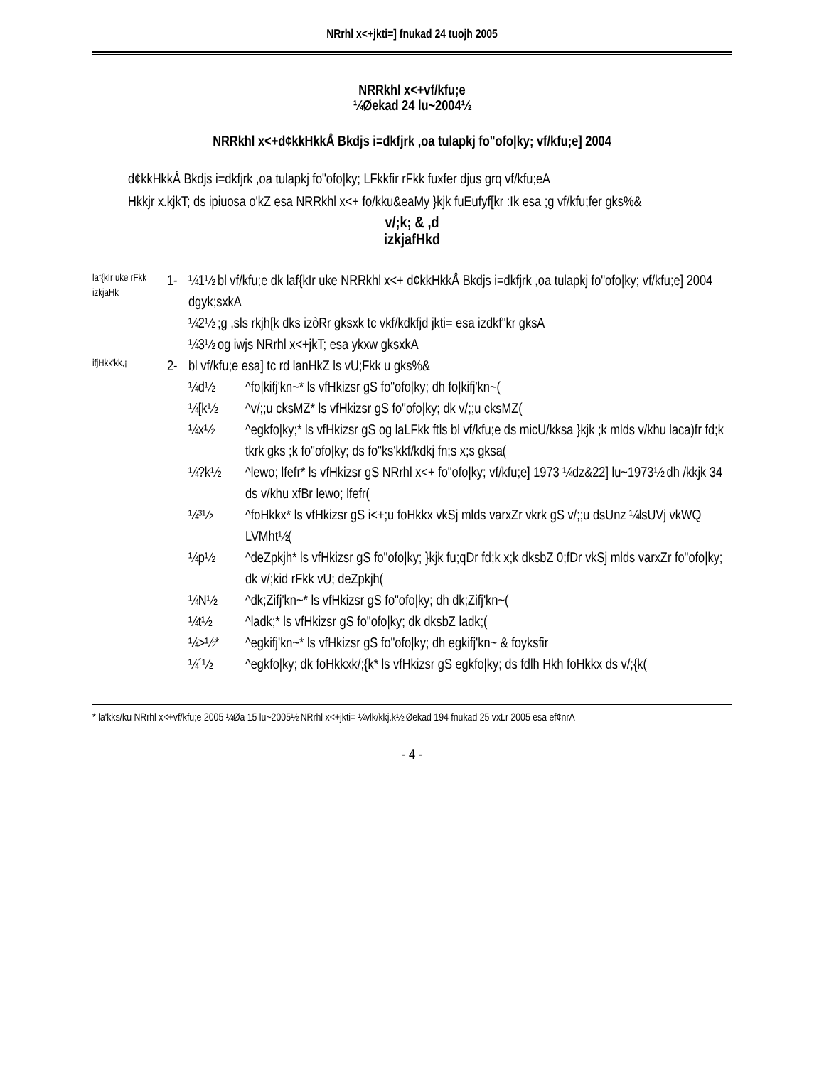NRrhl x<+jkti=] fnukad 24 tuojh 2005
NRRkhl x<+vf/kfu;e
¼Øekad 24 lu~2004½
NRRkhl x<+d¢kkHkkÅ Bkdjs i=dkfjrk ,oa tulapkj fo"ofo|ky; vf/kfu;e] 2004
d¢kkHkkÅ Bkdjs i=dkfjrk ,oa tulapkj fo"ofo|ky; LFkkfir rFkk fuxfer djus grq vf/kfu;eA
Hkkjr x.kjkT; ds ipiuosa o'kZ esa NRRkhl x<+ fo/kku&eaMy }kjk fuEufyf[kr :Ik esa ;g vf/kfu;fer gks%&
v/;k; & ,d
izkjafHkd
laf{kIr uke rFkk izkjaHk
1- ¼1½ bl vf/kfu;e dk laf{kIr uke NRRkhl x<+ d¢kkHkkÅ Bkdjs i=dkfjrk ,oa tulapkj fo"ofo|ky; vf/kfu;e] 2004 dgyk;sxkA
¼2½ ;g ,sls rkjh[k dks izòRr gksxk tc vkf/kdkfjd jkti= esa izdkf"kr gksA
¼3½ og iwjs NRrhl x<+jkT; esa ykxw gksxkA
ifjHkk'kk,¡
2- bl vf/kfu;e esa] tc rd lanHkZ ls vU;Fkk u gks%&
¼d½ ^fo|kifj'kn~* ls vfHkizsr gS fo"ofo|ky; dh fo|kifj'kn~(
¼[k½ ^v/;;u cksMZ* ls vfHkizsr gS fo"ofo|ky; dk v/;;u cksMZ(
¼x½ ^egkfo|ky;* ls vfHkizsr gS og laLFkk ftls bl vf/kfu;e ds micU/kksa }kjk ;k mlds v/khu laca)fr fd;k tkrk gks ;k fo"ofo|ky; ds fo"ks'kkf/kdkj fn;s x;s gksa(
¼?k½ ^lewo; lfefr* ls vfHkizsr gS NRrhl x<+ fo"ofo|ky; vf/kfu;e] 1973 ¼dz&22] lu~1973½ dh /kkjk 34 ds v/khu xfBr lewo; lfefr(
¼³½ ^foHkkx* ls vfHkizsr gS i<+;u foHkkx vkSj mlds varxZr vkrk gS v/;;u dsUnz ¼lsUVj vkWQ LVMht½(
¼p½ ^deZpkjh* ls vfHkizsr gS fo"ofo|ky; }kjk fu;qDr fd;k x;k dksbZ 0;fDr vkSj mlds varxZr fo"ofo|ky; dk v/;kid rFkk vU; deZpkjh(
¼N½ ^dk;Zifj'kn~* ls vfHkizsr gS fo"ofo|ky; dh dk;Zifj'kn~(
¼t½ ^ladk;* ls vfHkizsr gS fo"ofo|ky; dk dksbZ ladk;(
¼>½* ^egkifj'kn~* ls vfHkizsr gS fo"ofo|ky; dh egkifj'kn~ & foyksfir
¼´½ ^egkfo|ky; dk foHkkxk/;{k* ls vfHkizsr gS egkfo|ky; ds fdlh Hkh foHkkx ds v/;{k(
* la'kks/ku NRrhl x<+vf/kfu;e 2005 ¼Øa 15 lu~2005½ NRrhl x<+jkti= ¼vlk/kkj.k½ Øekad 194 fnukad 25 vxLr 2005 esa ef¢nrA
- 4 -